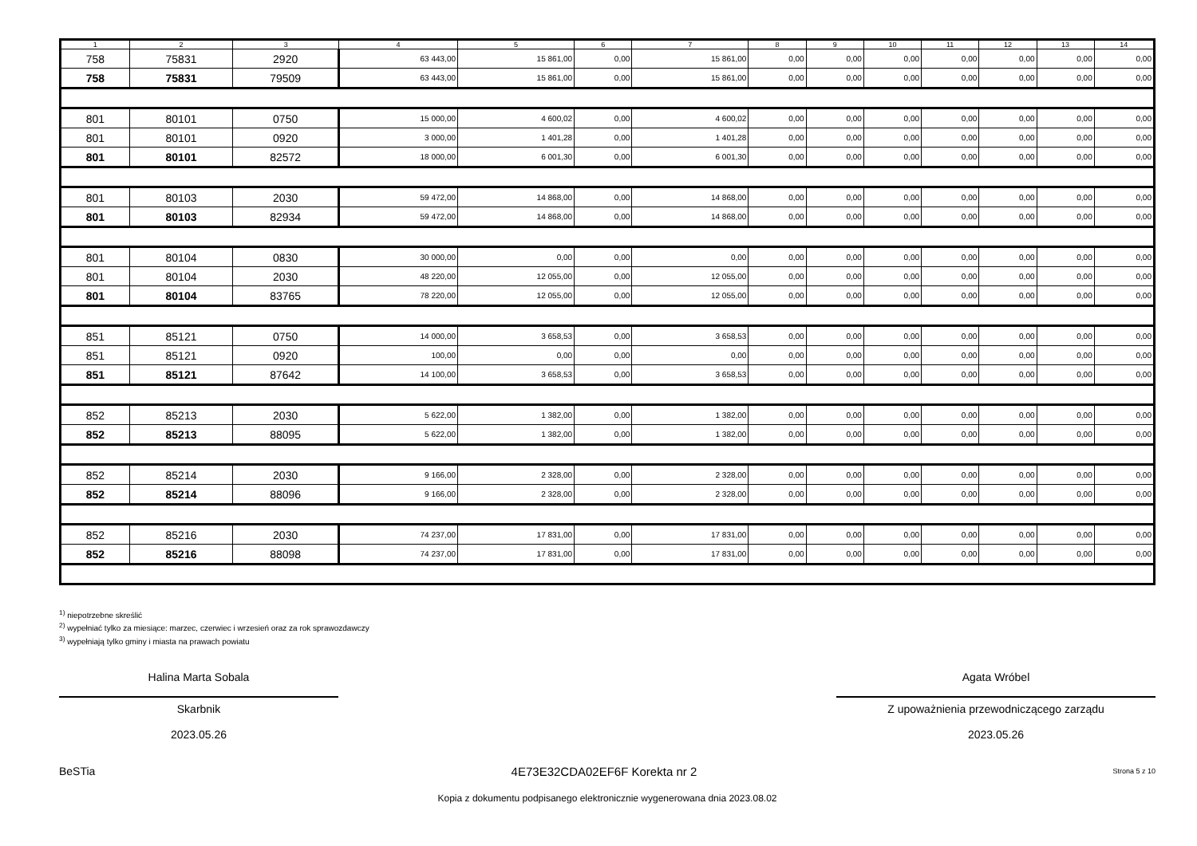| 1 | 2 | 3 | 4 | 5 | 6 | 7 | 8 | 9 | 10 | 11 | 12 | 13 | 14 |
| --- | --- | --- | --- | --- | --- | --- | --- | --- | --- | --- | --- | --- | --- |
| 758 | 75831 | 2920 | 63 443,00 | 15 861,00 | 0,00 | 15 861,00 | 0,00 | 0,00 | 0,00 | 0,00 | 0,00 | 0,00 | 0,00 |
| 758 | 75831 | 79509 | 63 443,00 | 15 861,00 | 0,00 | 15 861,00 | 0,00 | 0,00 | 0,00 | 0,00 | 0,00 | 0,00 | 0,00 |
| 801 | 80101 | 0750 | 15 000,00 | 4 600,02 | 0,00 | 4 600,02 | 0,00 | 0,00 | 0,00 | 0,00 | 0,00 | 0,00 | 0,00 |
| 801 | 80101 | 0920 | 3 000,00 | 1 401,28 | 0,00 | 1 401,28 | 0,00 | 0,00 | 0,00 | 0,00 | 0,00 | 0,00 | 0,00 |
| 801 | 80101 | 82572 | 18 000,00 | 6 001,30 | 0,00 | 6 001,30 | 0,00 | 0,00 | 0,00 | 0,00 | 0,00 | 0,00 | 0,00 |
| 801 | 80103 | 2030 | 59 472,00 | 14 868,00 | 0,00 | 14 868,00 | 0,00 | 0,00 | 0,00 | 0,00 | 0,00 | 0,00 | 0,00 |
| 801 | 80103 | 82934 | 59 472,00 | 14 868,00 | 0,00 | 14 868,00 | 0,00 | 0,00 | 0,00 | 0,00 | 0,00 | 0,00 | 0,00 |
| 801 | 80104 | 0830 | 30 000,00 | 0,00 | 0,00 | 0,00 | 0,00 | 0,00 | 0,00 | 0,00 | 0,00 | 0,00 | 0,00 |
| 801 | 80104 | 2030 | 48 220,00 | 12 055,00 | 0,00 | 12 055,00 | 0,00 | 0,00 | 0,00 | 0,00 | 0,00 | 0,00 | 0,00 |
| 801 | 80104 | 83765 | 78 220,00 | 12 055,00 | 0,00 | 12 055,00 | 0,00 | 0,00 | 0,00 | 0,00 | 0,00 | 0,00 | 0,00 |
| 851 | 85121 | 0750 | 14 000,00 | 3 658,53 | 0,00 | 3 658,53 | 0,00 | 0,00 | 0,00 | 0,00 | 0,00 | 0,00 | 0,00 |
| 851 | 85121 | 0920 | 100,00 | 0,00 | 0,00 | 0,00 | 0,00 | 0,00 | 0,00 | 0,00 | 0,00 | 0,00 | 0,00 |
| 851 | 85121 | 87642 | 14 100,00 | 3 658,53 | 0,00 | 3 658,53 | 0,00 | 0,00 | 0,00 | 0,00 | 0,00 | 0,00 | 0,00 |
| 852 | 85213 | 2030 | 5 622,00 | 1 382,00 | 0,00 | 1 382,00 | 0,00 | 0,00 | 0,00 | 0,00 | 0,00 | 0,00 | 0,00 |
| 852 | 85213 | 88095 | 5 622,00 | 1 382,00 | 0,00 | 1 382,00 | 0,00 | 0,00 | 0,00 | 0,00 | 0,00 | 0,00 | 0,00 |
| 852 | 85214 | 2030 | 9 166,00 | 2 328,00 | 0,00 | 2 328,00 | 0,00 | 0,00 | 0,00 | 0,00 | 0,00 | 0,00 | 0,00 |
| 852 | 85214 | 88096 | 9 166,00 | 2 328,00 | 0,00 | 2 328,00 | 0,00 | 0,00 | 0,00 | 0,00 | 0,00 | 0,00 | 0,00 |
| 852 | 85216 | 2030 | 74 237,00 | 17 831,00 | 0,00 | 17 831,00 | 0,00 | 0,00 | 0,00 | 0,00 | 0,00 | 0,00 | 0,00 |
| 852 | 85216 | 88098 | 74 237,00 | 17 831,00 | 0,00 | 17 831,00 | 0,00 | 0,00 | 0,00 | 0,00 | 0,00 | 0,00 | 0,00 |
<sup>1)</sup> niepotrzebne skreślić
<sup>2)</sup> wypełniać tylko za miesiące: marzec, czerwiec i wrzesień oraz za rok sprawozdawczy
<sup>3)</sup> wypełniają tylko gminy i miasta na prawach powiatu
Halina Marta Sobala
Skarbnik
2023.05.26
Agata Wróbel
Z upoważnienia przewodniczącego zarządu
2023.05.26
BeSTia 4E73E32CDA02EF6F Korekta nr 2 Strona 5 z 10
Kopia z dokumentu podpisanego elektronicznie wygenerowana dnia 2023.08.02